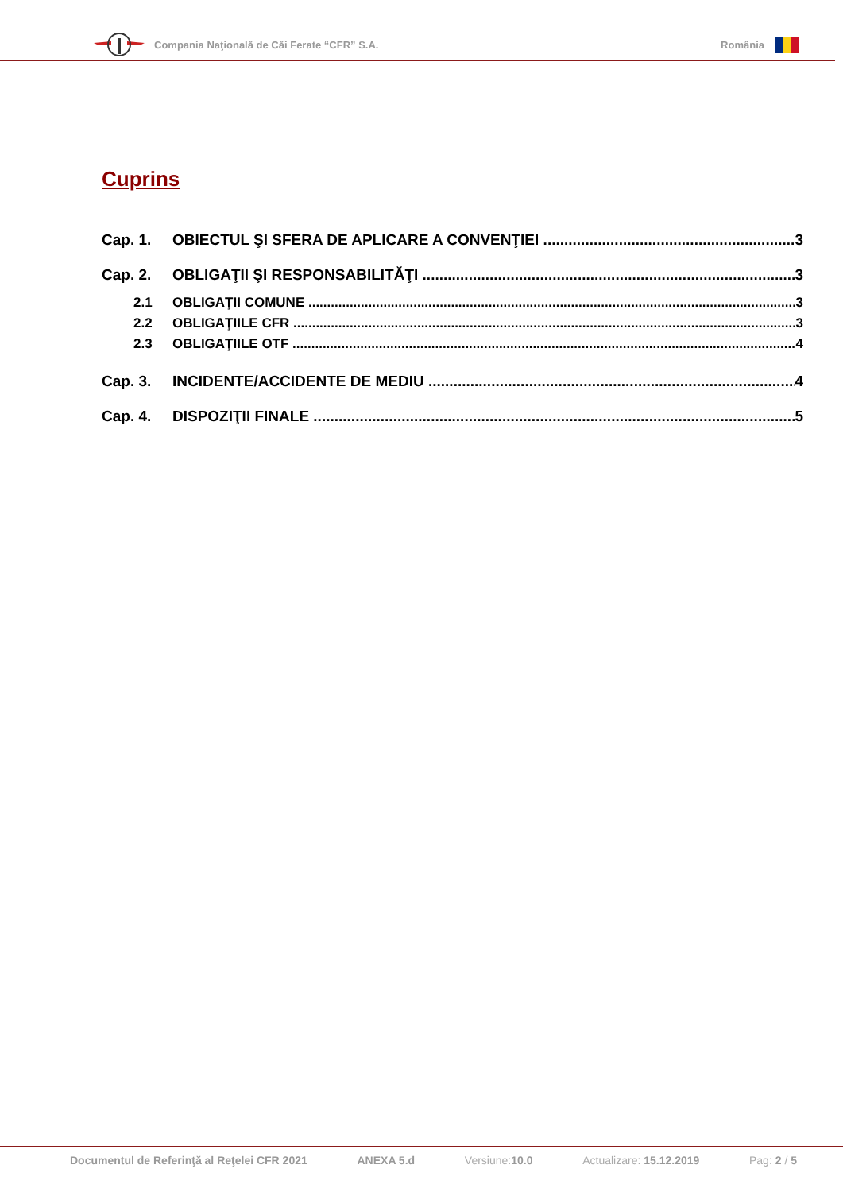Compania Naţională de Căi Ferate “CFR” S.A. România
Cuprins
Cap. 1. OBIECTUL ŞI SFERA DE APLICARE A CONVENŢIEI 3
Cap. 2. OBLIGAŢII ŞI RESPONSABILITĂŢI 3
2.1 OBLIGAŢII COMUNE 3
2.2 OBLIGAŢIILE CFR 3
2.3 OBLIGAŢIILE OTF 4
Cap. 3. INCIDENTE/ACCIDENTE DE MEDIU 4
Cap. 4. DISPOZIŢII FINALE 5
Documentul de Referinţă al Reţelei CFR 2021 ANEXA 5.d Versiune:10.0 Actualizare: 15.12.2019 Pag: 2 / 5